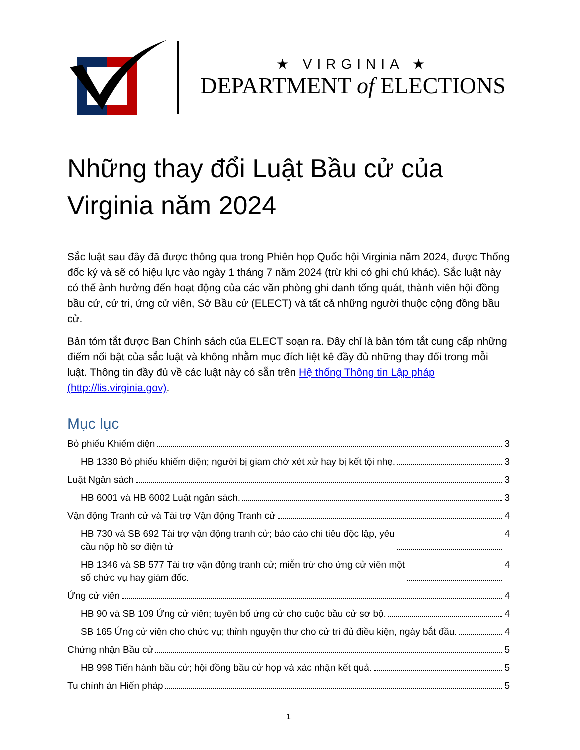★ VIRGINIA ★
DEPARTMENT of ELECTIONS
Những thay đổi Luật Bầu cử của Virginia năm 2024
Sắc luật sau đây đã được thông qua trong Phiên họp Quốc hội Virginia năm 2024, được Thống đốc ký và sẽ có hiệu lực vào ngày 1 tháng 7 năm 2024 (trừ khi có ghi chú khác). Sắc luật này có thể ảnh hưởng đến hoạt động của các văn phòng ghi danh tổng quát, thành viên hội đồng bầu cử, cử tri, ứng cử viên, Sở Bầu cử (ELECT) và tất cả những người thuộc cộng đồng bầu cử.
Bản tóm tắt được Ban Chính sách của ELECT soạn ra. Đây chỉ là bản tóm tắt cung cấp những điểm nổi bật của sắc luật và không nhằm mục đích liệt kê đầy đủ những thay đổi trong mỗi luật. Thông tin đầy đủ về các luật này có sẵn trên Hệ thống Thông tin Lập pháp (http://lis.virginia.gov).
Mục lục
Bỏ phiếu Khiếm diện 3
HB 1330 Bỏ phiếu khiếm diện; người bị giam chờ xét xử hay bị kết tội nhẹ. 3
Luật Ngân sách 3
HB 6001 và HB 6002 Luật ngân sách. 3
Vận động Tranh cử và Tài trợ Vận động Tranh cử 4
HB 730 và SB 692 Tài trợ vận động tranh cử; báo cáo chi tiêu độc lập, yêu
cầu nộp hồ sơ điện tử 4
HB 1346 và SB 577 Tài trợ vận động tranh cử; miễn trừ cho ứng cử viên một
số chức vụ hay giám đốc. 4
Ứng cử viên 4
HB 90 và SB 109 Ứng cử viên; tuyên bố ứng cử cho cuộc bầu cử sơ bộ. 4
SB 165 Ứng cử viên cho chức vụ; thỉnh nguyện thư cho cử tri đủ điều kiện, ngày bắt đầu. 4
Chứng nhận Bầu cử 5
HB 998 Tiến hành bầu cử; hội đồng bầu cử họp và xác nhận kết quả. 5
Tu chính án Hiến pháp 5
1